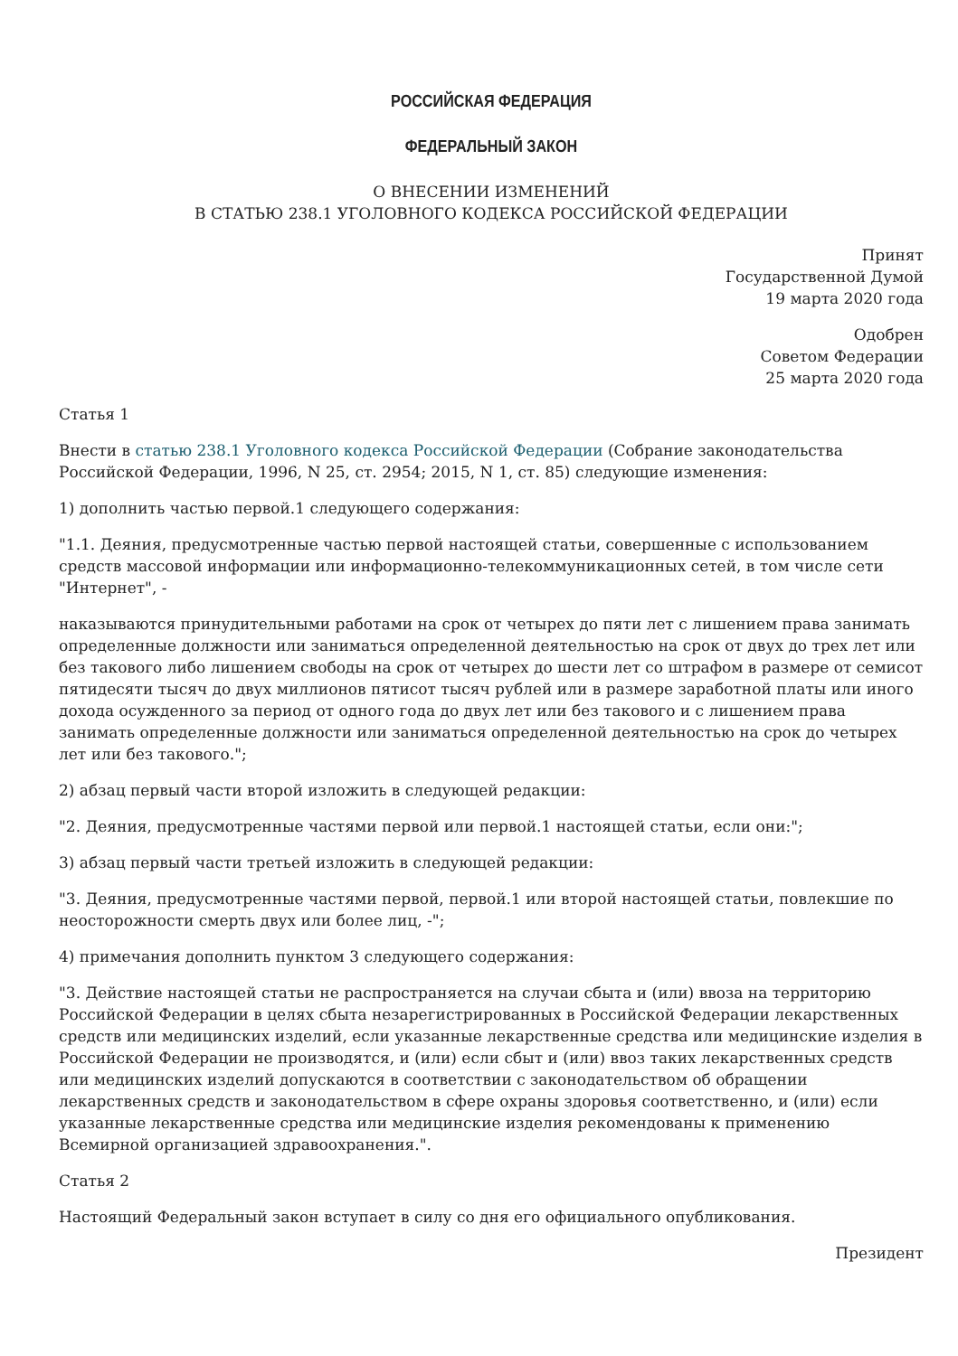РОССИЙСКАЯ ФЕДЕРАЦИЯ
ФЕДЕРАЛЬНЫЙ ЗАКОН
О ВНЕСЕНИИ ИЗМЕНЕНИЙ
В СТАТЬЮ 238.1 УГОЛОВНОГО КОДЕКСА РОССИЙСКОЙ ФЕДЕРАЦИИ
Принят
Государственной Думой
19 марта 2020 года
Одобрен
Советом Федерации
25 марта 2020 года
Статья 1
Внести в статью 238.1 Уголовного кодекса Российской Федерации (Собрание законодательства Российской Федерации, 1996, N 25, ст. 2954; 2015, N 1, ст. 85) следующие изменения:
1) дополнить частью первой.1 следующего содержания:
"1.1. Деяния, предусмотренные частью первой настоящей статьи, совершенные с использованием средств массовой информации или информационно-телекоммуникационных сетей, в том числе сети "Интернет", -
наказываются принудительными работами на срок от четырех до пяти лет с лишением права занимать определенные должности или заниматься определенной деятельностью на срок от двух до трех лет или без такового либо лишением свободы на срок от четырех до шести лет со штрафом в размере от семисот пятидесяти тысяч до двух миллионов пятисот тысяч рублей или в размере заработной платы или иного дохода осужденного за период от одного года до двух лет или без такового и с лишением права занимать определенные должности или заниматься определенной деятельностью на срок до четырех лет или без такового.";
2) абзац первый части второй изложить в следующей редакции:
"2. Деяния, предусмотренные частями первой или первой.1 настоящей статьи, если они:";
3) абзац первый части третьей изложить в следующей редакции:
"3. Деяния, предусмотренные частями первой, первой.1 или второй настоящей статьи, повлекшие по неосторожности смерть двух или более лиц, -";
4) примечания дополнить пунктом 3 следующего содержания:
"3. Действие настоящей статьи не распространяется на случаи сбыта и (или) ввоза на территорию Российской Федерации в целях сбыта незарегистрированных в Российской Федерации лекарственных средств или медицинских изделий, если указанные лекарственные средства или медицинские изделия в Российской Федерации не производятся, и (или) если сбыт и (или) ввоз таких лекарственных средств или медицинских изделий допускаются в соответствии с законодательством об обращении лекарственных средств и законодательством в сфере охраны здоровья соответственно, и (или) если указанные лекарственные средства или медицинские изделия рекомендованы к применению Всемирной организацией здравоохранения.".
Статья 2
Настоящий Федеральный закон вступает в силу со дня его официального опубликования.
Президент